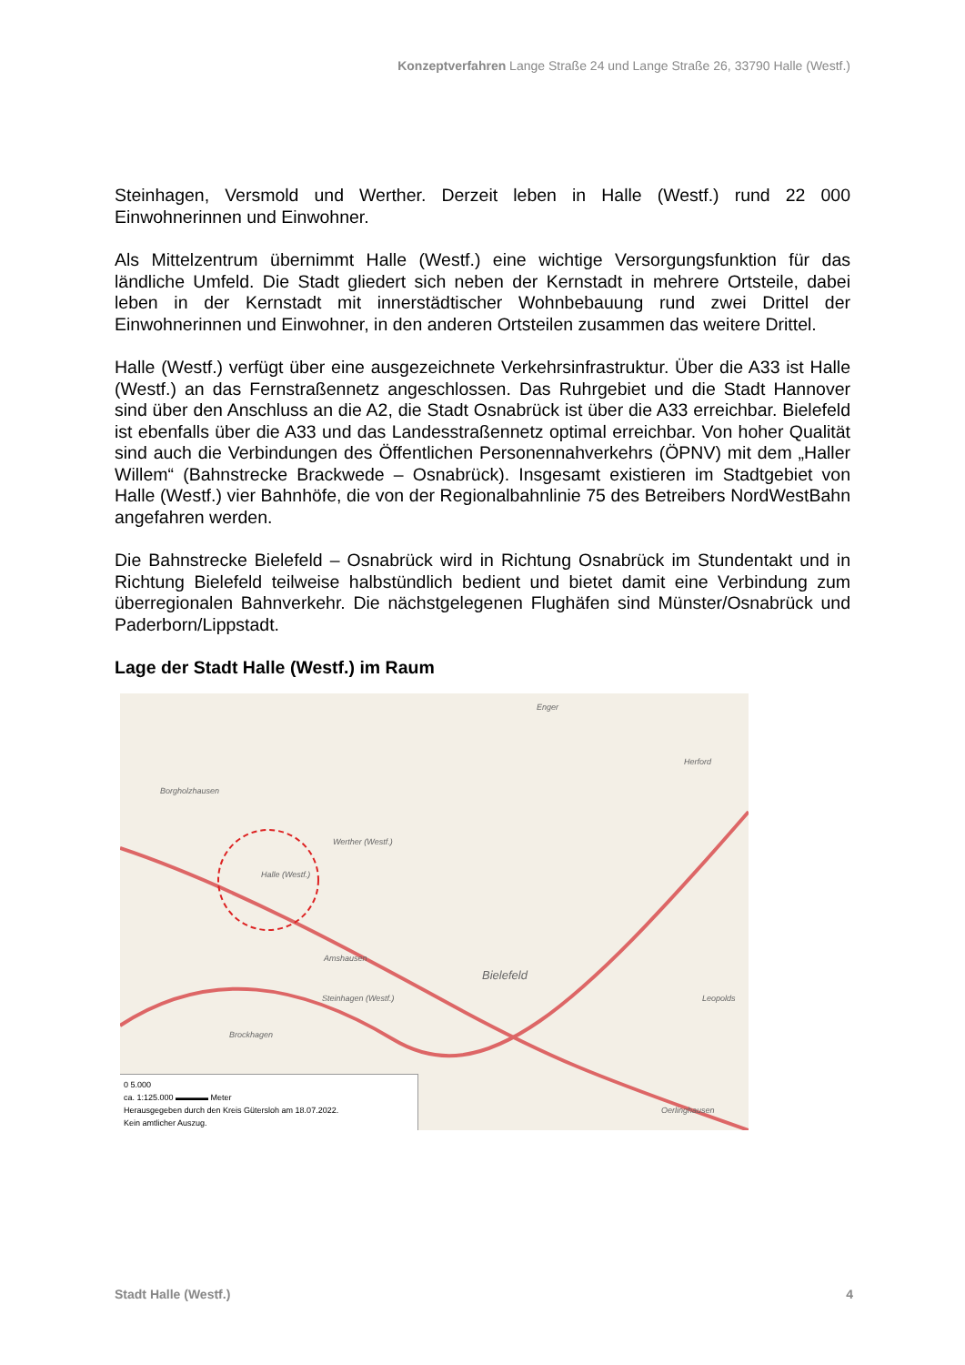Konzeptverfahren Lange Straße 24 und Lange Straße 26, 33790 Halle (Westf.)
Steinhagen, Versmold und Werther. Derzeit leben in Halle (Westf.) rund 22 000 Einwohnerinnen und Einwohner.
Als Mittelzentrum übernimmt Halle (Westf.) eine wichtige Versorgungsfunktion für das ländliche Umfeld. Die Stadt gliedert sich neben der Kernstadt in mehrere Ortsteile, dabei leben in der Kernstadt mit innerstädtischer Wohnbebauung rund zwei Drittel der Einwohnerinnen und Einwohner, in den anderen Ortsteilen zusammen das weitere Drittel.
Halle (Westf.) verfügt über eine ausgezeichnete Verkehrsinfrastruktur. Über die A33 ist Halle (Westf.) an das Fernstraßennetz angeschlossen. Das Ruhrgebiet und die Stadt Hannover sind über den Anschluss an die A2, die Stadt Osnabrück ist über die A33 erreichbar. Bielefeld ist ebenfalls über die A33 und das Landesstraßennetz optimal erreichbar. Von hoher Qualität sind auch die Verbindungen des Öffentlichen Personennahverkehrs (ÖPNV) mit dem „Haller Willem“ (Bahnstrecke Brackwede – Osnabrück). Insgesamt existieren im Stadtgebiet von Halle (Westf.) vier Bahnhöfe, die von der Regionalbahnlinie 75 des Betreibers NordWestBahn angefahren werden.
Die Bahnstrecke Bielefeld – Osnabrück wird in Richtung Osnabrück im Stundentakt und in Richtung Bielefeld teilweise halbstündlich bedient und bietet damit eine Verbindung zum überregionalen Bahnverkehr. Die nächstgelegenen Flughäfen sind Münster/Osnabrück und Paderborn/Lippstadt.
Lage der Stadt Halle (Westf.) im Raum
Enger
Herford
Borgholzhausen
Werther (Westf.)
Halle (Westf.)
Amshausen
Bielefeld
Steinhagen (Westf.)
Brockhagen
Leopolds
Oerlinghausen
0 5.000
ca. 1:125.000 ▬▬▬▬ Meter
Herausgegeben durch den Kreis Gütersloh am 18.07.2022.
Kein amtlicher Auszug.
Stadt Halle (Westf.) 4